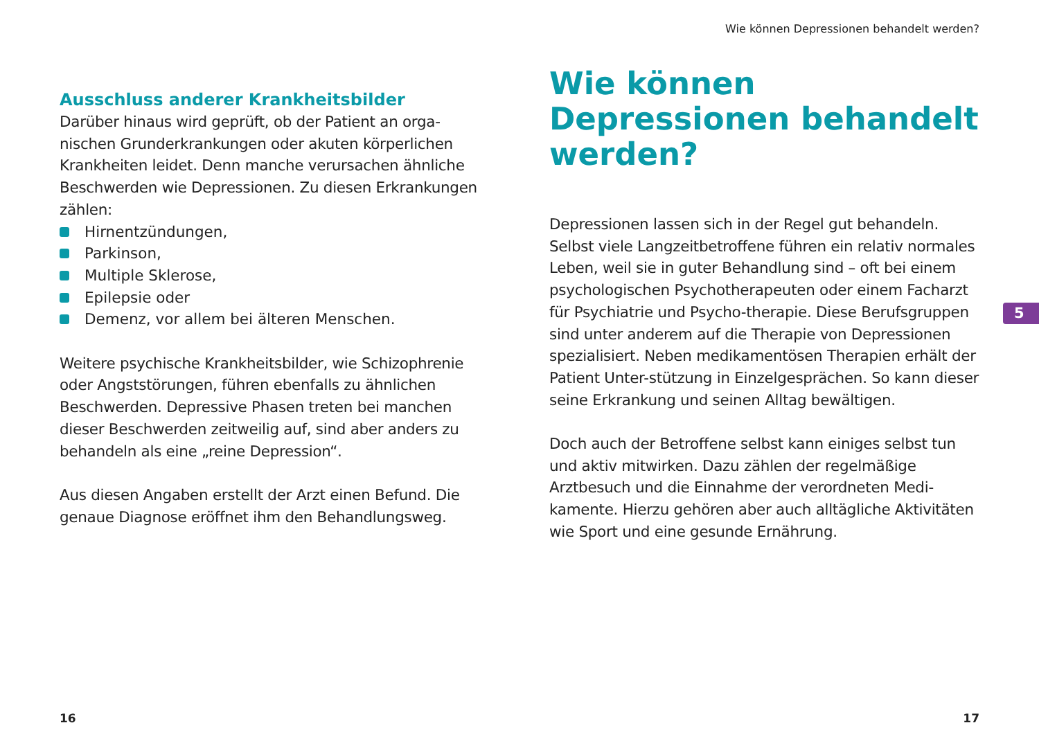Ausschluss anderer Krankheitsbilder
Darüber hinaus wird geprüft, ob der Patient an orga-nischen Grunderkrankungen oder akuten körperlichen Krankheiten leidet. Denn manche verursachen ähnliche Beschwerden wie Depressionen. Zu diesen Erkrankungen zählen:
Hirnentzündungen,
Parkinson,
Multiple Sklerose,
Epilepsie oder
Demenz, vor allem bei älteren Menschen.
Weitere psychische Krankheitsbilder, wie Schizophrenie oder Angststörungen, führen ebenfalls zu ähnlichen Beschwerden. Depressive Phasen treten bei manchen dieser Beschwerden zeitweilig auf, sind aber anders zu behandeln als eine „reine Depression“.
Aus diesen Angaben erstellt der Arzt einen Befund. Die genaue Diagnose eröffnet ihm den Behandlungsweg.
16
Wie können Depressionen behandelt werden?
Wie können Depressionen behandelt werden?
Depressionen lassen sich in der Regel gut behandeln. Selbst viele Langzeitbetroffene führen ein relativ normales Leben, weil sie in guter Behandlung sind – oft bei einem psychologischen Psychotherapeuten oder einem Facharzt für Psychiatrie und Psycho-therapie. Diese Berufsgruppen sind unter anderem auf die Therapie von Depressionen spezialisiert. Neben medikamentösen Therapien erhält der Patient Unter-stützung in Einzelgesprächen. So kann dieser seine Erkrankung und seinen Alltag bewältigen.
Doch auch der Betroffene selbst kann einiges selbst tun und aktiv mitwirken. Dazu zählen der regelmäßige Arztbesuch und die Einnahme der verordneten Medi-kamente. Hierzu gehören aber auch alltägliche Aktivitäten wie Sport und eine gesunde Ernährung.
17
5